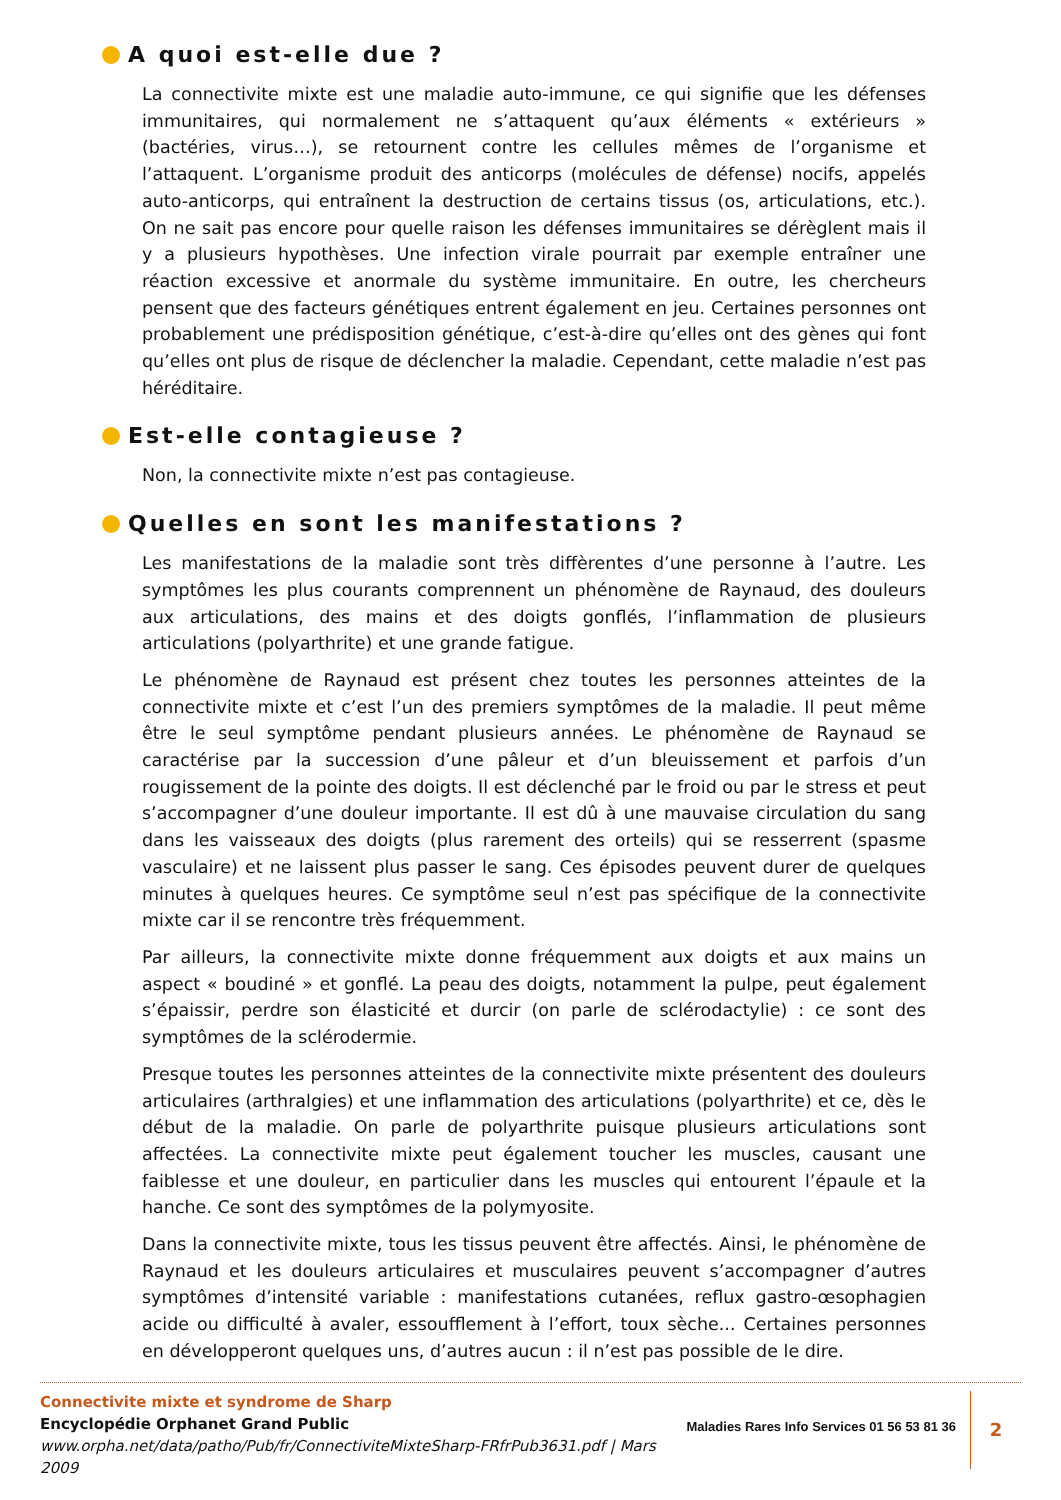A quoi est-elle due ?
La connectivite mixte est une maladie auto-immune, ce qui signifie que les défenses immunitaires, qui normalement ne s’attaquent qu’aux éléments « extérieurs » (bactéries, virus…), se retournent contre les cellules mêmes de l’organisme et l’attaquent. L’organisme produit des anticorps (molécules de défense) nocifs, appelés auto-anticorps, qui entraînent la destruction de certains tissus (os, articulations, etc.). On ne sait pas encore pour quelle raison les défenses immunitaires se dérèglent mais il y a plusieurs hypothèses. Une infection virale pourrait par exemple entraîner une réaction excessive et anormale du système immunitaire. En outre, les chercheurs pensent que des facteurs génétiques entrent également en jeu. Certaines personnes ont probablement une prédisposition génétique, c’est-à-dire qu’elles ont des gènes qui font qu’elles ont plus de risque de déclencher la maladie. Cependant, cette maladie n’est pas héréditaire.
Est-elle contagieuse ?
Non, la connectivite mixte n’est pas contagieuse.
Quelles en sont les manifestations ?
Les manifestations de la maladie sont très diffèrentes d’une personne à l’autre. Les symptômes les plus courants comprennent un phénomène de Raynaud, des douleurs aux articulations, des mains et des doigts gonflés, l’inflammation de plusieurs articulations (polyarthrite) et une grande fatigue.
Le phénomène de Raynaud est présent chez toutes les personnes atteintes de la connectivite mixte et c’est l’un des premiers symptômes de la maladie. Il peut même être le seul symptôme pendant plusieurs années. Le phénomène de Raynaud se caractérise par la succession d’une pâleur et d’un bleuissement et parfois d’un rougissement de la pointe des doigts. Il est déclenché par le froid ou par le stress et peut s’accompagner d’une douleur importante. Il est dû à une mauvaise circulation du sang dans les vaisseaux des doigts (plus rarement des orteils) qui se resserrent (spasme vasculaire) et ne laissent plus passer le sang. Ces épisodes peuvent durer de quelques minutes à quelques heures. Ce symptôme seul n’est pas spécifique de la connectivite mixte car il se rencontre très fréquemment.
Par ailleurs, la connectivite mixte donne fréquemment aux doigts et aux mains un aspect « boudiné » et gonflé. La peau des doigts, notamment la pulpe, peut également s’épaissir, perdre son élasticité et durcir (on parle de sclérodactylie) : ce sont des symptômes de la sclérodermie.
Presque toutes les personnes atteintes de la connectivite mixte présentent des douleurs articulaires (arthralgies) et une inflammation des articulations (polyarthrite) et ce, dès le début de la maladie. On parle de polyarthrite puisque plusieurs articulations sont affectées. La connectivite mixte peut également toucher les muscles, causant une faiblesse et une douleur, en particulier dans les muscles qui entourent l’épaule et la hanche. Ce sont des symptômes de la polymyosite.
Dans la connectivite mixte, tous les tissus peuvent être affectés. Ainsi, le phénomène de Raynaud et les douleurs articulaires et musculaires peuvent s’accompagner d’autres symptômes d’intensité variable : manifestations cutanées, reflux gastro-œsophagien acide ou difficulté à avaler, essoufflement à l’effort, toux sèche... Certaines personnes en développeront quelques uns, d’autres aucun : il n’est pas possible de le dire.
Connectivite mixte et syndrome de Sharp
Encyclopédie Orphanet Grand Public
www.orpha.net/data/patho/Pub/fr/ConnectiviteMixteSharp-FRfrPub3631.pdf | Mars 2009
Maladies Rares Info Services 01 56 53 81 36
2